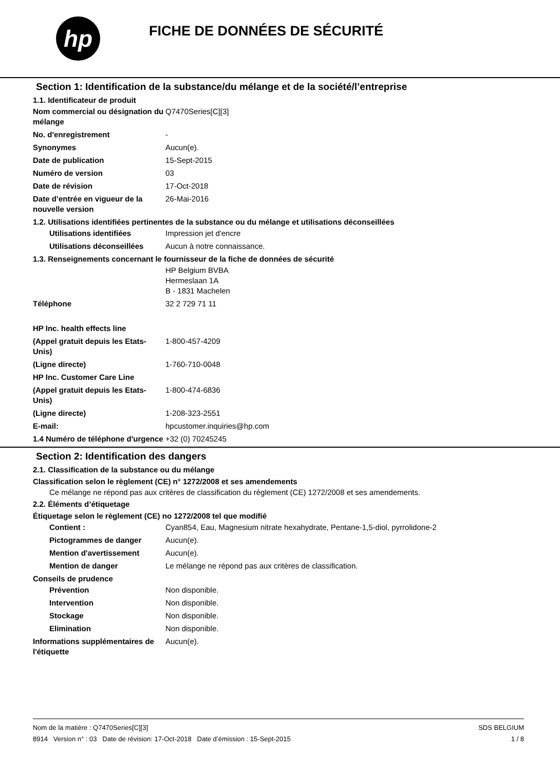hp
FICHE DE DONNÉES DE SÉCURITÉ
Section 1: Identification de la substance/du mélange et de la société/l’entreprise
1.1. Identificateur de produit
Nom commercial ou désignation du mélange
Q7470Series[C][3]
No. d'enregistrement -
Synonymes Aucun(e).
Date de publication 15-Sept-2015
Numéro de version 03
Date de révision 17-Oct-2018
Date d’entrée en vigueur de la nouvelle version
26-Mai-2016
1.2. Utilisations identifiées pertinentes de la substance ou du mélange et utilisations déconseillées
Utilisations identifiées Impression jet d'encre
Utilisations déconseillées
Aucun à notre connaissance.
1.3. Renseignements concernant le fournisseur de la fiche de données de sécurité
HP Belgium BVBA
Hermeslaan 1A
B - 1831 Machelen
Téléphone 32 2 729 71 11
HP Inc. health effects line
(Appel gratuit depuis les Etats-Unis)
1-800-457-4209
(Ligne directe) 1-760-710-0048
HP Inc. Customer Care Line
(Appel gratuit depuis les Etats-Unis)
1-800-474-6836
(Ligne directe) 1-208-323-2551
E-mail: hpcustomer.inquiries@hp.com
1.4 Numéro de téléphone d'urgence
+32 (0) 70245245
Section 2: Identification des dangers
2.1. Classification de la substance ou du mélange
Classification selon le règlement (CE) n° 1272/2008 et ses amendements
Ce mélange ne répond pas aux critères de classification du règlement (CE) 1272/2008 et ses amendements.
2.2. Éléments d’étiquetage
Étiquetage selon le règlement (CE) no 1272/2008 tel que modifié
Contient : Cyan854, Eau, Magnesium nitrate hexahydrate, Pentane-1,5-diol, pyrrolidone-2
Pictogrammes de danger Aucun(e).
Mention d'avertissement Aucun(e).
Mention de danger Le mélange ne répond pas aux critères de classification.
Conseils de prudence
Prévention Non disponible.
Intervention Non disponible.
Stockage Non disponible.
Elimination Non disponible.
Informations supplémentaires de l'étiquette
Aucun(e).
Nom de la matière : Q7470Series[C][3]
8914 Version n° : 03 Date de révision: 17-Oct-2018 Date d’émission : 15-Sept-2015
SDS BELGIUM
1 / 8